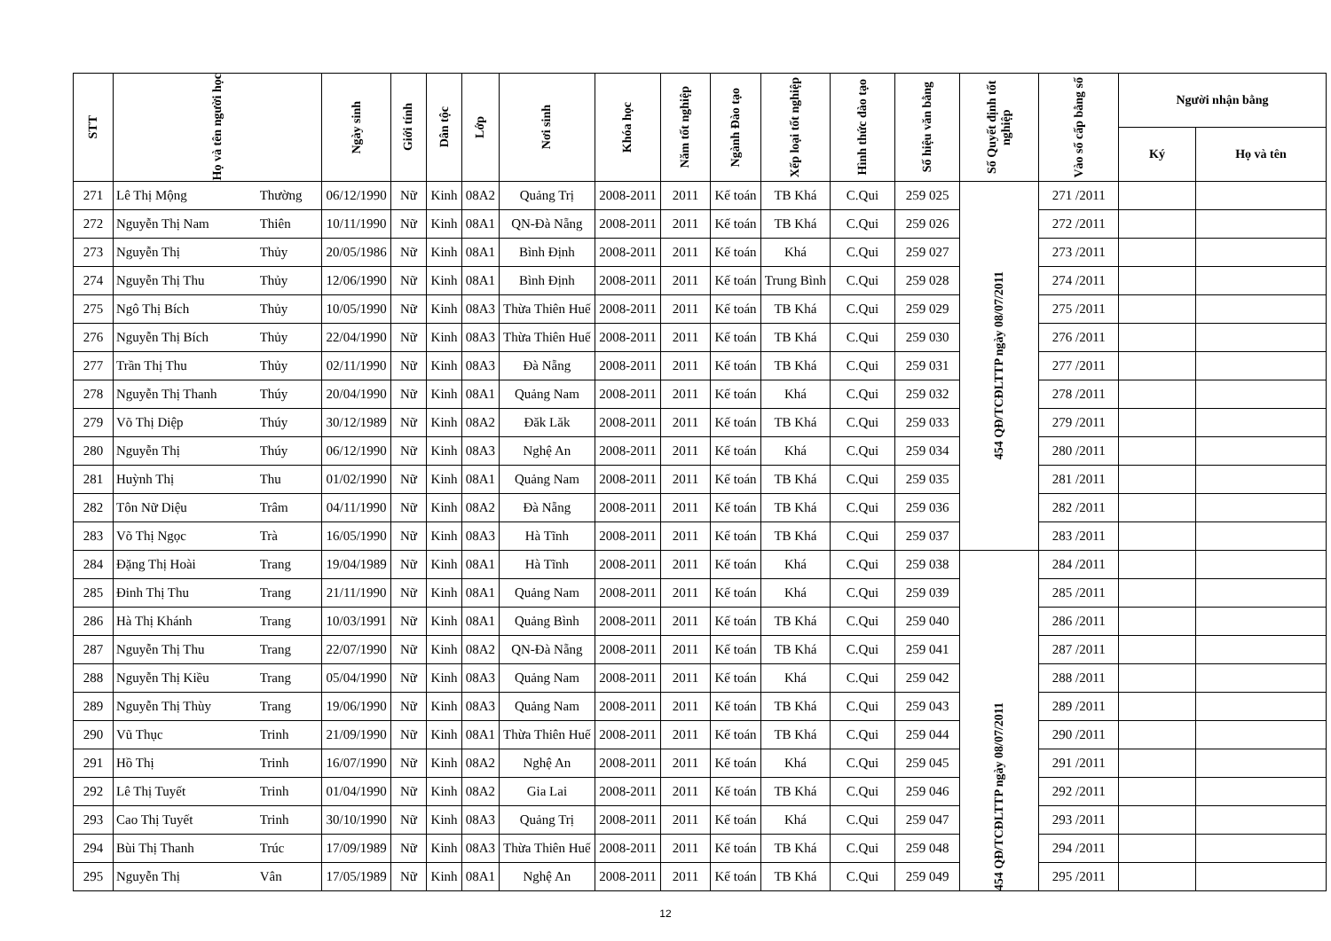| STT | Họ và tên người học | | Ngày sinh | Giới tính | Dân tộc | Lớp | Nơi sinh | Khóa học | Năm tốt nghiệp | Ngành Đào tạo | Xếp loại tốt nghiệp | Hình thức đào tạo | Số hiệu văn bằng | Số Quyết định tốt nghiệp | Vào sổ cấp bằng số | Người nhận bằng | |
| --- | --- | --- | --- | --- | --- | --- | --- | --- | --- | --- | --- | --- | --- | --- | --- | --- | --- |
| | | | | | | | | | | | | | | | | Ký | Họ và tên |
| 271 | Lê Thị Mộng | Thường | 06/12/1990 | Nữ | Kinh | 08A2 | Quảng Trị | 2008-2011 | 2011 | Kế toán | TB Khá | C.Qui | 259 025 | 454 QĐ/TCĐLTTP ngày 08/07/2011 | 271 /2011 | | |
| 272 | Nguyễn Thị Nam | Thiên | 10/11/1990 | Nữ | Kinh | 08A1 | QN-Đà Nẵng | 2008-2011 | 2011 | Kế toán | TB Khá | C.Qui | 259 026 | | 272 /2011 | | |
| 273 | Nguyễn Thị | Thủy | 20/05/1986 | Nữ | Kinh | 08A1 | Bình Định | 2008-2011 | 2011 | Kế toán | Khá | C.Qui | 259 027 | | 273 /2011 | | |
| 274 | Nguyễn Thị Thu | Thủy | 12/06/1990 | Nữ | Kinh | 08A1 | Bình Định | 2008-2011 | 2011 | Kế toán | Trung Bình | C.Qui | 259 028 | | 274 /2011 | | |
| 275 | Ngô Thị Bích | Thủy | 10/05/1990 | Nữ | Kinh | 08A3 | Thừa Thiên Huế | 2008-2011 | 2011 | Kế toán | TB Khá | C.Qui | 259 029 | | 275 /2011 | | |
| 276 | Nguyễn Thị Bích | Thủy | 22/04/1990 | Nữ | Kinh | 08A3 | Thừa Thiên Huế | 2008-2011 | 2011 | Kế toán | TB Khá | C.Qui | 259 030 | | 276 /2011 | | |
| 277 | Trần Thị Thu | Thủy | 02/11/1990 | Nữ | Kinh | 08A3 | Đà Nẵng | 2008-2011 | 2011 | Kế toán | TB Khá | C.Qui | 259 031 | | 277 /2011 | | |
| 278 | Nguyễn Thị Thanh | Thúy | 20/04/1990 | Nữ | Kinh | 08A1 | Quảng Nam | 2008-2011 | 2011 | Kế toán | Khá | C.Qui | 259 032 | | 278 /2011 | | |
| 279 | Võ Thị Diệp | Thúy | 30/12/1989 | Nữ | Kinh | 08A2 | Đăk Lăk | 2008-2011 | 2011 | Kế toán | TB Khá | C.Qui | 259 033 | | 279 /2011 | | |
| 280 | Nguyễn Thị | Thúy | 06/12/1990 | Nữ | Kinh | 08A3 | Nghệ An | 2008-2011 | 2011 | Kế toán | Khá | C.Qui | 259 034 | | 280 /2011 | | |
| 281 | Huỳnh Thị | Thu | 01/02/1990 | Nữ | Kinh | 08A1 | Quảng Nam | 2008-2011 | 2011 | Kế toán | TB Khá | C.Qui | 259 035 | | 281 /2011 | | |
| 282 | Tôn Nữ Diệu | Trâm | 04/11/1990 | Nữ | Kinh | 08A2 | Đà Nẵng | 2008-2011 | 2011 | Kế toán | TB Khá | C.Qui | 259 036 | | 282 /2011 | | |
| 283 | Võ Thị Ngọc | Trà | 16/05/1990 | Nữ | Kinh | 08A3 | Hà Tĩnh | 2008-2011 | 2011 | Kế toán | TB Khá | C.Qui | 259 037 | | 283 /2011 | | |
| 284 | Đặng Thị Hoài | Trang | 19/04/1989 | Nữ | Kinh | 08A1 | Hà Tĩnh | 2008-2011 | 2011 | Kế toán | Khá | C.Qui | 259 038 | 454 QĐ/TCĐLTTP ngày 08/07/2011 | 284 /2011 | | |
| 285 | Đinh Thị Thu | Trang | 21/11/1990 | Nữ | Kinh | 08A1 | Quảng Nam | 2008-2011 | 2011 | Kế toán | Khá | C.Qui | 259 039 | | 285 /2011 | | |
| 286 | Hà Thị Khánh | Trang | 10/03/1991 | Nữ | Kinh | 08A1 | Quảng Bình | 2008-2011 | 2011 | Kế toán | TB Khá | C.Qui | 259 040 | | 286 /2011 | | |
| 287 | Nguyễn Thị Thu | Trang | 22/07/1990 | Nữ | Kinh | 08A2 | QN-Đà Nẵng | 2008-2011 | 2011 | Kế toán | TB Khá | C.Qui | 259 041 | | 287 /2011 | | |
| 288 | Nguyễn Thị Kiều | Trang | 05/04/1990 | Nữ | Kinh | 08A3 | Quảng Nam | 2008-2011 | 2011 | Kế toán | Khá | C.Qui | 259 042 | | 288 /2011 | | |
| 289 | Nguyễn Thị Thùy | Trang | 19/06/1990 | Nữ | Kinh | 08A3 | Quảng Nam | 2008-2011 | 2011 | Kế toán | TB Khá | C.Qui | 259 043 | | 289 /2011 | | |
| 290 | Vũ Thục | Trinh | 21/09/1990 | Nữ | Kinh | 08A1 | Thừa Thiên Huế | 2008-2011 | 2011 | Kế toán | TB Khá | C.Qui | 259 044 | | 290 /2011 | | |
| 291 | Hồ Thị | Trinh | 16/07/1990 | Nữ | Kinh | 08A2 | Nghệ An | 2008-2011 | 2011 | Kế toán | Khá | C.Qui | 259 045 | | 291 /2011 | | |
| 292 | Lê Thị Tuyết | Trinh | 01/04/1990 | Nữ | Kinh | 08A2 | Gia Lai | 2008-2011 | 2011 | Kế toán | TB Khá | C.Qui | 259 046 | | 292 /2011 | | |
| 293 | Cao Thị Tuyết | Trinh | 30/10/1990 | Nữ | Kinh | 08A3 | Quảng Trị | 2008-2011 | 2011 | Kế toán | Khá | C.Qui | 259 047 | | 293 /2011 | | |
| 294 | Bùi Thị Thanh | Trúc | 17/09/1989 | Nữ | Kinh | 08A3 | Thừa Thiên Huế | 2008-2011 | 2011 | Kế toán | TB Khá | C.Qui | 259 048 | | 294 /2011 | | |
| 295 | Nguyễn Thị | Vân | 17/05/1989 | Nữ | Kinh | 08A1 | Nghệ An | 2008-2011 | 2011 | Kế toán | TB Khá | C.Qui | 259 049 | | 295 /2011 | | |
12